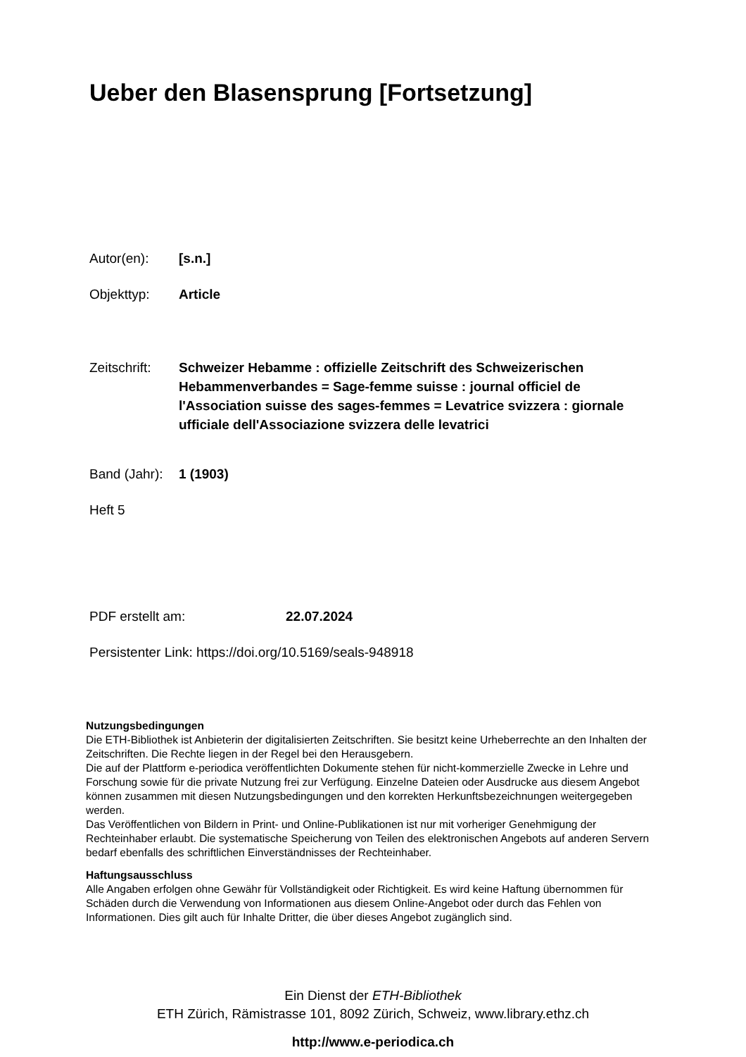Ueber den Blasensprung [Fortsetzung]
Autor(en): [s.n.]
Objekttyp: Article
Zeitschrift: Schweizer Hebamme : offizielle Zeitschrift des Schweizerischen Hebammenverbandes = Sage-femme suisse : journal officiel de l'Association suisse des sages-femmes = Levatrice svizzera : giornale ufficiale dell'Associazione svizzera delle levatrici
Band (Jahr): 1 (1903)
Heft 5
PDF erstellt am: 22.07.2024
Persistenter Link: https://doi.org/10.5169/seals-948918
Nutzungsbedingungen
Die ETH-Bibliothek ist Anbieterin der digitalisierten Zeitschriften. Sie besitzt keine Urheberrechte an den Inhalten der Zeitschriften. Die Rechte liegen in der Regel bei den Herausgebern.
Die auf der Plattform e-periodica veröffentlichten Dokumente stehen für nicht-kommerzielle Zwecke in Lehre und Forschung sowie für die private Nutzung frei zur Verfügung. Einzelne Dateien oder Ausdrucke aus diesem Angebot können zusammen mit diesen Nutzungsbedingungen und den korrekten Herkunftsbezeichnungen weitergegeben werden.
Das Veröffentlichen von Bildern in Print- und Online-Publikationen ist nur mit vorheriger Genehmigung der Rechteinhaber erlaubt. Die systematische Speicherung von Teilen des elektronischen Angebots auf anderen Servern bedarf ebenfalls des schriftlichen Einverständnisses der Rechteinhaber.
Haftungsausschluss
Alle Angaben erfolgen ohne Gewähr für Vollständigkeit oder Richtigkeit. Es wird keine Haftung übernommen für Schäden durch die Verwendung von Informationen aus diesem Online-Angebot oder durch das Fehlen von Informationen. Dies gilt auch für Inhalte Dritter, die über dieses Angebot zugänglich sind.
Ein Dienst der ETH-Bibliothek
ETH Zürich, Rämistrasse 101, 8092 Zürich, Schweiz, www.library.ethz.ch
http://www.e-periodica.ch